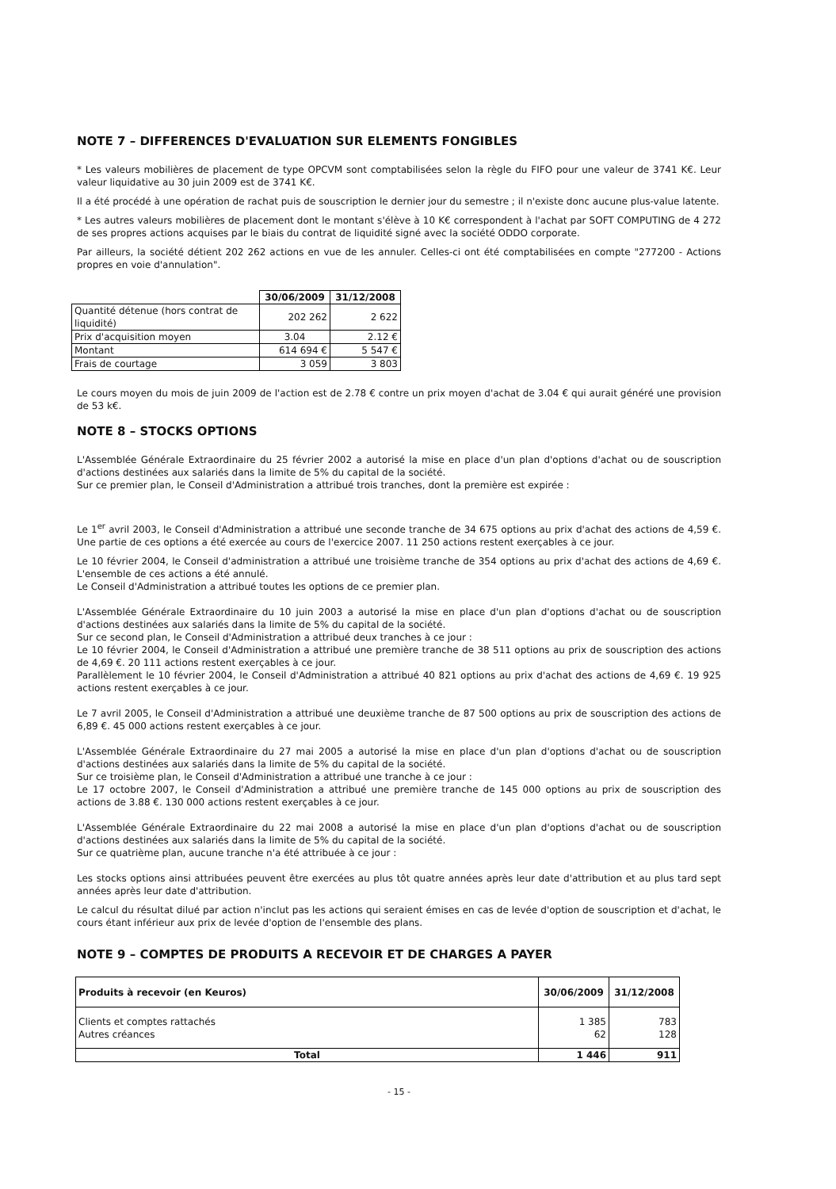NOTE 7 – DIFFERENCES D'EVALUATION SUR ELEMENTS FONGIBLES
* Les valeurs mobilières de placement de type OPCVM sont comptabilisées selon la règle du FIFO pour une valeur de 3741 K€. Leur valeur liquidative au 30 juin 2009 est de 3741 K€.
Il a été procédé à une opération de rachat puis de souscription le dernier jour du semestre ; il n'existe donc aucune plus-value latente.
* Les autres valeurs mobilières de placement dont le montant s'élève à 10 K€ correspondent à l'achat par SOFT COMPUTING de 4 272 de ses propres actions acquises par le biais du contrat de liquidité signé avec la société ODDO corporate.
Par ailleurs, la société détient 202 262 actions en vue de les annuler. Celles-ci ont été comptabilisées en compte "277200 - Actions propres en voie d'annulation".
| | 30/06/2009 | 31/12/2008 |
| Quantité détenue (hors contrat de liquidité) | 202 262 | 2 622 |
| Prix d'acquisition moyen | 3.04 | 2.12 € |
| Montant | 614 694 € | 5 547 € |
| Frais de courtage | 3 059 | 3 803 |
Le cours moyen du mois de juin 2009 de l'action est de 2.78 € contre un prix moyen d'achat de 3.04 € qui aurait généré une provision de 53 k€.
NOTE 8 – STOCKS OPTIONS
L'Assemblée Générale Extraordinaire du 25 février 2002 a autorisé la mise en place d'un plan d'options d'achat ou de souscription d'actions destinées aux salariés dans la limite de 5% du capital de la société.
Sur ce premier plan, le Conseil d'Administration a attribué trois tranches, dont la première est expirée :
Le 1<sup>er</sup> avril 2003, le Conseil d'Administration a attribué une seconde tranche de 34 675 options au prix d'achat des actions de 4,59 €. Une partie de ces options a été exercée au cours de l'exercice 2007. 11 250 actions restent exerçables à ce jour.
Le 10 février 2004, le Conseil d'administration a attribué une troisième tranche de 354 options au prix d'achat des actions de 4,69 €. L'ensemble de ces actions a été annulé.
Le Conseil d'Administration a attribué toutes les options de ce premier plan.
L'Assemblée Générale Extraordinaire du 10 juin 2003 a autorisé la mise en place d'un plan d'options d'achat ou de souscription d'actions destinées aux salariés dans la limite de 5% du capital de la société.
Sur ce second plan, le Conseil d'Administration a attribué deux tranches à ce jour :
Le 10 février 2004, le Conseil d'Administration a attribué une première tranche de 38 511 options au prix de souscription des actions de 4,69 €. 20 111 actions restent exerçables à ce jour.
Parallèlement le 10 février 2004, le Conseil d'Administration a attribué 40 821 options au prix d'achat des actions de 4,69 €. 19 925 actions restent exerçables à ce jour.
Le 7 avril 2005, le Conseil d'Administration a attribué une deuxième tranche de 87 500 options au prix de souscription des actions de 6,89 €. 45 000 actions restent exerçables à ce jour.
L'Assemblée Générale Extraordinaire du 27 mai 2005 a autorisé la mise en place d'un plan d'options d'achat ou de souscription d'actions destinées aux salariés dans la limite de 5% du capital de la société.
Sur ce troisième plan, le Conseil d'Administration a attribué une tranche à ce jour :
Le 17 octobre 2007, le Conseil d'Administration a attribué une première tranche de 145 000 options au prix de souscription des actions de 3.88 €. 130 000 actions restent exerçables à ce jour.
L'Assemblée Générale Extraordinaire du 22 mai 2008 a autorisé la mise en place d'un plan d'options d'achat ou de souscription d'actions destinées aux salariés dans la limite de 5% du capital de la société.
Sur ce quatrième plan, aucune tranche n'a été attribuée à ce jour :
Les stocks options ainsi attribuées peuvent être exercées au plus tôt quatre années après leur date d'attribution et au plus tard sept années après leur date d'attribution.
Le calcul du résultat dilué par action n'inclut pas les actions qui seraient émises en cas de levée d'option de souscription et d'achat, le cours étant inférieur aux prix de levée d'option de l'ensemble des plans.
NOTE 9 – COMPTES DE PRODUITS A RECEVOIR ET DE CHARGES A PAYER
| Produits à recevoir (en Keuros) | 30/06/2009 | 31/12/2008 |
| --- | --- | --- |
| Clients et comptes rattachés Autres créances | 1 385 62 | 783 128 |
| Total | 1 446 | 911 |
- 15 -